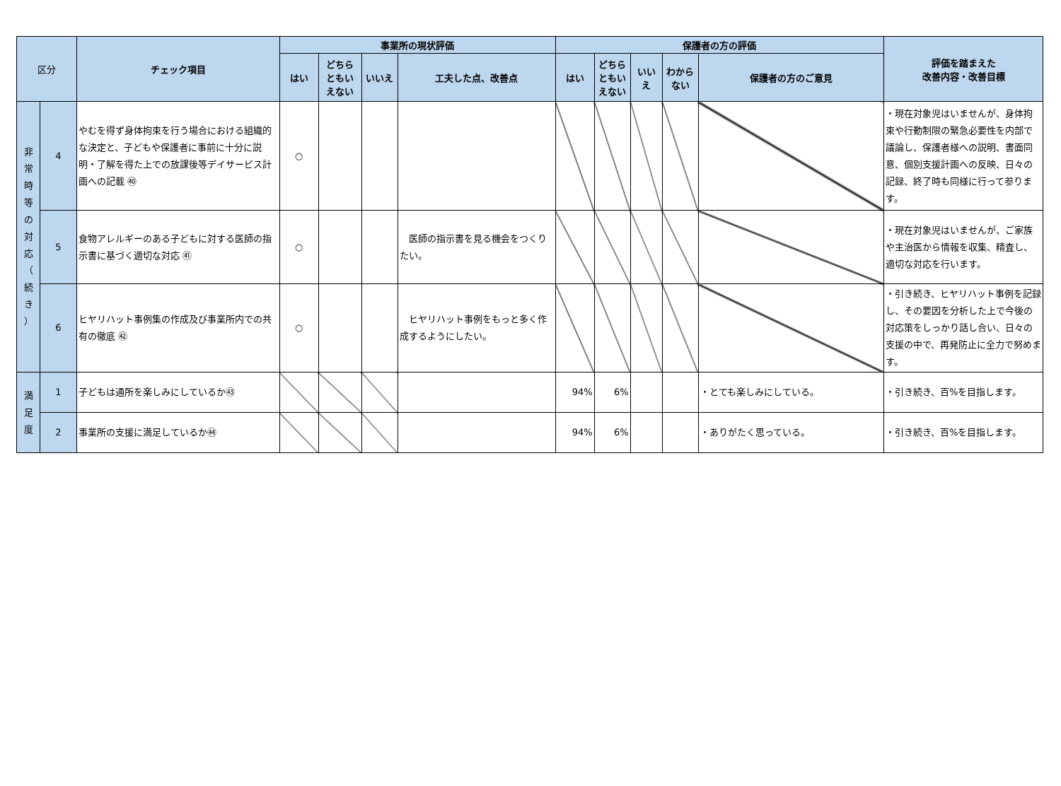| 区分 | | チェック項目 | 事業所の現状評価 | | | | 保護者の方の評価 | | | | | 評価を踏まえた 改善内容・改善目標 |
| --- | --- | --- | --- | --- | --- | --- | --- | --- | --- | --- | --- | --- |
| | | | はい | どちら ともい えない | いいえ | 工夫した点、改善点 | はい | どちら ともい えない | いい え | わから ない | 保護者の方のご意見 | |
| 非 常 時 等 の 対 応 （ 続 き ） | 4 | やむを得ず身体拘束を行う場合における組織的な決定と、子どもや保護者に事前に十分に説明・了解を得た上での放課後等デイサービス計画への記載 ㊵ | ○ | | | | | | | | | ・現在対象児はいませんが、身体拘束や行動制限の緊急必要性を内部で議論し、保護者様への説明、書面同意、個別支援計画への反映、日々の記録、終了時も同様に行って参ります。 |
| | 5 | 食物アレルギーのある子どもに対する医師の指示書に基づく適切な対応 ㊶ | ○ | | | 医師の指示書を見る機会をつくりたい。 | | | | | | ・現在対象児はいませんが、ご家族や主治医から情報を収集、精査し、適切な対応を行います。 |
| | 6 | ヒヤリハット事例集の作成及び事業所内での共有の徹底 ㊷ | ○ | | | ヒヤリハット事例をもっと多く作成するようにしたい。 | | | | | | ・引き続き、ヒヤリハット事例を記録し、その要因を分析した上で今後の対応策をしっかり話し合い、日々の支援の中で、再発防止に全力で努めます。 |
| 満 足 度 | 1 | 子どもは通所を楽しみにしているか㊸ | | | | | 94% | 6% | | | ・とても楽しみにしている。 | ・引き続き、百%を目指します。 |
| | 2 | 事業所の支援に満足しているか㊹ | | | | | 94% | 6% | | | ・ありがたく思っている。 | ・引き続き、百%を目指します。 |